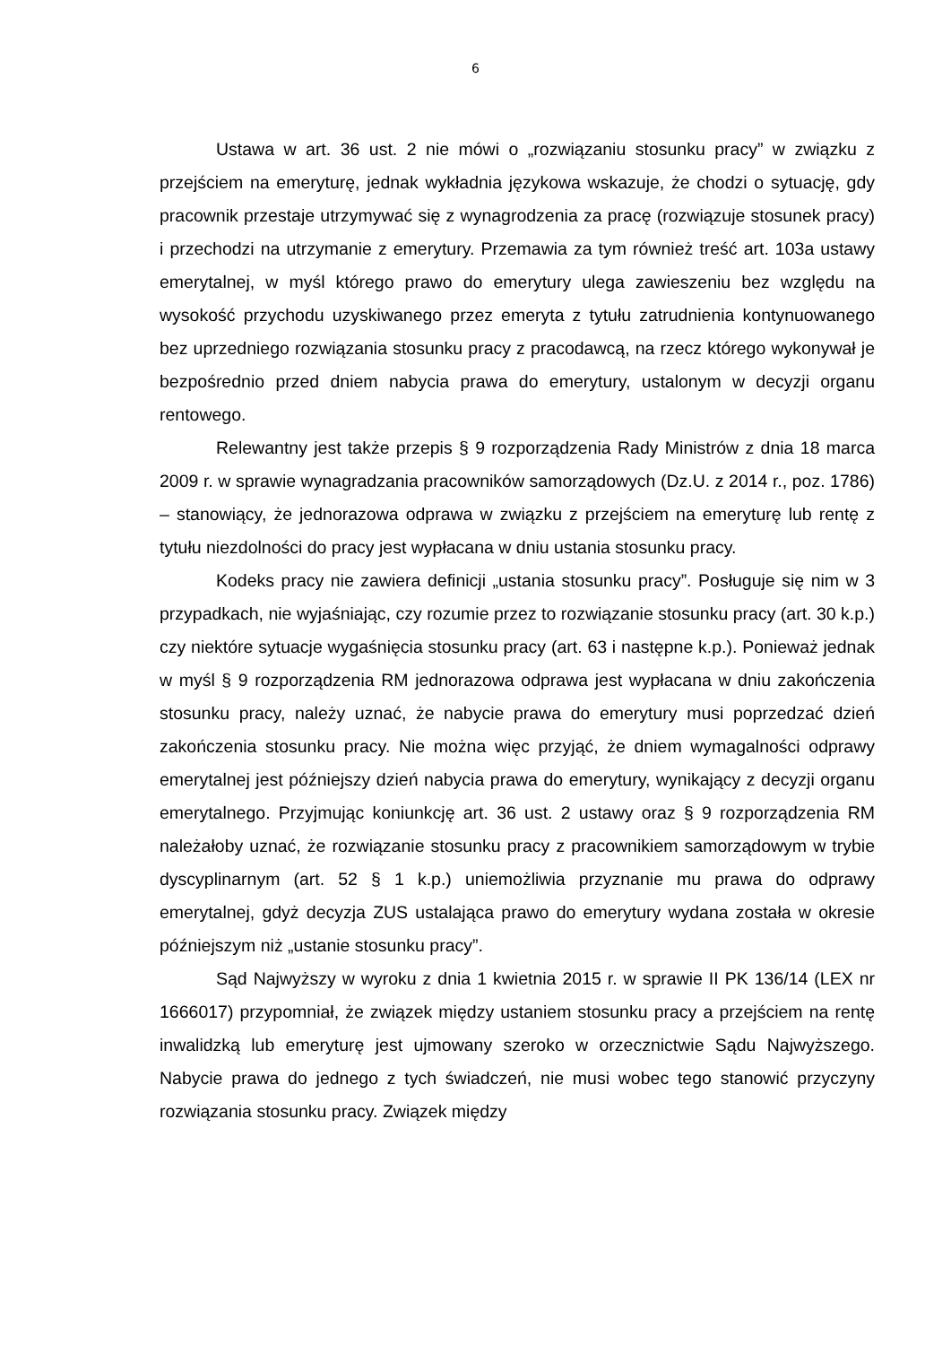6
Ustawa w art. 36 ust. 2 nie mówi o „rozwiązaniu stosunku pracy” w związku z przejściem na emeryturę, jednak wykładnia językowa wskazuje, że chodzi o sytuację, gdy pracownik przestaje utrzymywać się z wynagrodzenia za pracę (rozwiązuje stosunek pracy) i przechodzi na utrzymanie z emerytury. Przemawia za tym również treść art. 103a ustawy emerytalnej, w myśl którego prawo do emerytury ulega zawieszeniu bez względu na wysokość przychodu uzyskiwanego przez emeryta z tytułu zatrudnienia kontynuowanego bez uprzedniego rozwiązania stosunku pracy z pracodawcą, na rzecz którego wykonywał je bezpośrednio przed dniem nabycia prawa do emerytury, ustalonym w decyzji organu rentowego.
Relewantny jest także przepis § 9 rozporządzenia Rady Ministrów z dnia 18 marca 2009 r. w sprawie wynagradzania pracowników samorządowych (Dz.U. z 2014 r., poz. 1786) – stanowiący, że jednorazowa odprawa w związku z przejściem na emeryturę lub rentę z tytułu niezdolności do pracy jest wypłacana w dniu ustania stosunku pracy.
Kodeks pracy nie zawiera definicji „ustania stosunku pracy”. Posługuje się nim w 3 przypadkach, nie wyjaśniając, czy rozumie przez to rozwiązanie stosunku pracy (art. 30 k.p.) czy niektóre sytuacje wygaśnięcia stosunku pracy (art. 63 i następne k.p.). Ponieważ jednak w myśl § 9 rozporządzenia RM jednorazowa odprawa jest wypłacana w dniu zakończenia stosunku pracy, należy uznać, że nabycie prawa do emerytury musi poprzedzać dzień zakończenia stosunku pracy. Nie można więc przyjąć, że dniem wymagalności odprawy emerytalnej jest późniejszy dzień nabycia prawa do emerytury, wynikający z decyzji organu emerytalnego. Przyjmując koniunkcję art. 36 ust. 2 ustawy oraz § 9 rozporządzenia RM należałoby uznać, że rozwiązanie stosunku pracy z pracownikiem samorządowym w trybie dyscyplinarnym (art. 52 § 1 k.p.) uniemożliwia przyznanie mu prawa do odprawy emerytalnej, gdyż decyzja ZUS ustalająca prawo do emerytury wydana została w okresie późniejszym niż „ustanie stosunku pracy”.
Sąd Najwyższy w wyroku z dnia 1 kwietnia 2015 r. w sprawie II PK 136/14 (LEX nr 1666017) przypomniał, że związek między ustaniem stosunku pracy a przejściem na rentę inwalidzką lub emeryturę jest ujmowany szeroko w orzecznictwie Sądu Najwyższego. Nabycie prawa do jednego z tych świadczeń, nie musi wobec tego stanowić przyczyny rozwiązania stosunku pracy. Związek między